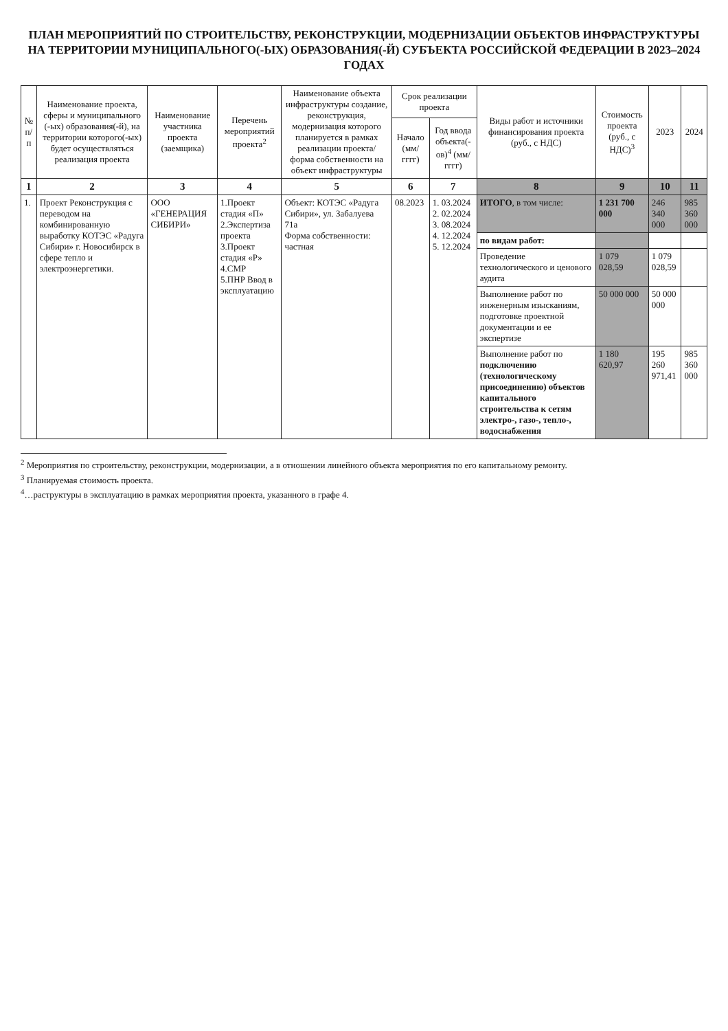ПЛАН МЕРОПРИЯТИЙ ПО СТРОИТЕЛЬСТВУ, РЕКОНСТРУКЦИИ, МОДЕРНИЗАЦИИ ОБЪЕКТОВ ИНФРАСТРУКТУРЫ НА ТЕРРИТОРИИ МУНИЦИПАЛЬНОГО(-ЫХ) ОБРАЗОВАНИЯ(-Й) СУБЪЕКТА РОССИЙСКОЙ ФЕДЕРАЦИИ В 2023–2024 ГОДАХ
| № п/п | Наименование проекта, сферы и муниципального (-ых) образования(-й), на территории которого(-ых) будет осуществляться реализация проекта | Наименование участника проекта (заемщика) | Перечень мероприятий проекта<sup>2</sup> | Наименование объекта инфраструктуры создание, реконструкция, модернизация которого планируется в рамках реализации проекта/ форма собственности на объект инфраструктуры | Срок реализации проекта | | Виды работ и источники финансирования проекта (руб., с НДС) | Стоимость проекта (руб., с НДС)<sup>3</sup> | 2023 | 2024 |
| --- | --- | --- | --- | --- | --- | --- | --- | --- | --- | --- |
| | | | | | Начало (мм/ гггг) | Год ввода объекта(-ов)<sup>4</sup> (мм/гггг) | | | | |
| 1 | 2 | 3 | 4 | 5 | 6 | 7 | 8 | 9 | 10 | 11 |
| 1. | Проект Реконструкция с переводом на комбинированную выработку КОТЭС «Радуга Сибири» г. Новосибирск в сфере тепло и электроэнергетики. | ООО «ГЕНЕРАЦИЯ СИБИРИ» | 1.Проект стадия «П» 2.Экспертиза проекта 3.Проект стадия «Р» 4.СМР 5.ПНР Ввод в эксплуатацию | Объект: КОТЭС «Радуга Сибири», ул. Забалуева 71а Форма собственности: частная | 08.2023 | 1. 03.2024 2. 02.2024 3. 08.2024 4. 12.2024 5. 12.2024 | ИТОГО , в том числе: | 1 231 700 000 | 246 340 000 | 985 360 000 |
| | | | | | | | по видам работ: | | | |
| | | | | | | | Проведение технологического и ценового аудита | 1 079 028,59 | 1 079 028,59 | |
| | | | | | | | Выполнение работ по инженерным изысканиям, подготовке проектной документации и ее экспертизе | 50 000 000 | 50 000 000 | |
| | | | | | | | Выполнение работ по подключению (технологическому присоединению) объектов капитального строительства к сетям электро-, газо-, тепло-, водоснабжения | 1 180 620,97 | 195 260 971,41 | 985 360 000 |
<sup>2</sup> Мероприятия по строительству, реконструкции, модернизации, а в отношении линейного объекта мероприятия по его капитальному ремонту.
<sup>3</sup> Планируемая стоимость проекта.
<sup>4</sup>…раструктуры в эксплуатацию в рамках мероприятия проекта, указанного в графе 4.